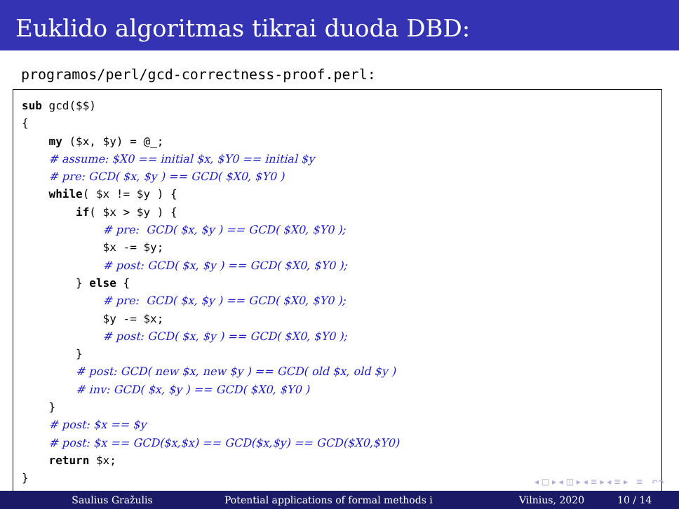Euklido algoritmas tikrai duoda DBD:
programos/perl/gcd-correctness-proof.perl:
sub gcd($$)
{
    my ($x, $y) = @_;
    # assume: $X0 == initial $x, $Y0 == initial $y
    # pre: GCD( $x, $y ) == GCD( $X0, $Y0 )
    while( $x != $y ) {
        if( $x > $y ) {
            # pre:  GCD( $x, $y ) == GCD( $X0, $Y0 );
            $x -= $y;
            # post: GCD( $x, $y ) == GCD( $X0, $Y0 );
        } else {
            # pre:  GCD( $x, $y ) == GCD( $X0, $Y0 );
            $y -= $x;
            # post: GCD( $x, $y ) == GCD( $X0, $Y0 );
        }
        # post: GCD( new $x, new $y ) == GCD( old $x, old $y )
        # inv: GCD( $x, $y ) == GCD( $X0, $Y0 )
    }
    # post: $x == $y
    # post: $x == GCD($x,$x) == GCD($x,$y) == GCD($X0,$Y0)
    return $x;
}
◂ □ ▸ ◂ ◫ ▸ ◂ ≡ ▸ ◂ ≡ ▸ ≡ ↶↷
Saulius Gražulis Potential applications of formal methods i Vilnius, 2020 10 / 14